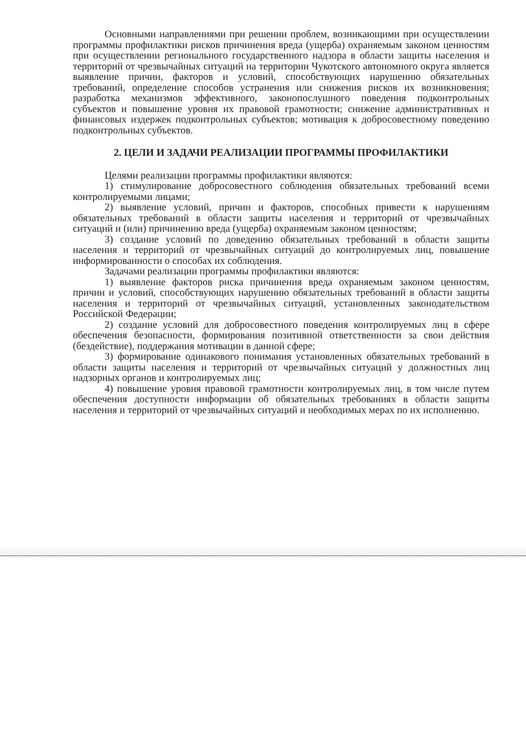Основными направлениями при решении проблем, возникающими при осуществлении программы профилактики рисков причинения вреда (ущерба) охраняемым законом ценностям при осуществлении регионального государственного надзора в области защиты населения и территорий от чрезвычайных ситуаций на территории Чукотского автономного округа является выявление причин, факторов и условий, способствующих нарушению обязательных требований, определение способов устранения или снижения рисков их возникновения; разработка механизмов эффективного, законопослушного поведения подконтрольных субъектов и повышение уровня их правовой грамотности; снижение административных и финансовых издержек подконтрольных субъектов; мотивация к добросовестному поведению подконтрольных субъектов.
2. ЦЕЛИ И ЗАДАЧИ РЕАЛИЗАЦИИ ПРОГРАММЫ ПРОФИЛАКТИКИ
Целями реализации программы профилактики являются:
1) стимулирование добросовестного соблюдения обязательных требований всеми контролируемыми лицами;
2) выявление условий, причин и факторов, способных привести к нарушениям обязательных требований в области защиты населения и территорий от чрезвычайных ситуаций и (или) причинению вреда (ущерба) охраняемым законом ценностям;
3) создание условий по доведению обязательных требований в области защиты населения и территорий от чрезвычайных ситуаций до контролируемых лиц, повышение информированности о способах их соблюдения.
Задачами реализации программы профилактики являются:
1) выявление факторов риска причинения вреда охраняемым законом ценностям, причин и условий, способствующих нарушению обязательных требований в области защиты населения и территорий от чрезвычайных ситуаций, установленных законодательством Российской Федерации;
2) создание условий для добросовестного поведения контролируемых лиц в сфере обеспечения безопасности, формирования позитивной ответственности за свои действия (бездействие), поддержания мотивации в данной сфере;
3) формирование одинакового понимания установленных обязательных требований в области защиты населения и территорий от чрезвычайных ситуаций у должностных лиц надзорных органов и контролируемых лиц;
4) повышение уровня правовой грамотности контролируемых лиц, в том числе путем обеспечения доступности информации об обязательных требованиях в области защиты населения и территорий от чрезвычайных ситуаций и необходимых мерах по их исполнению.